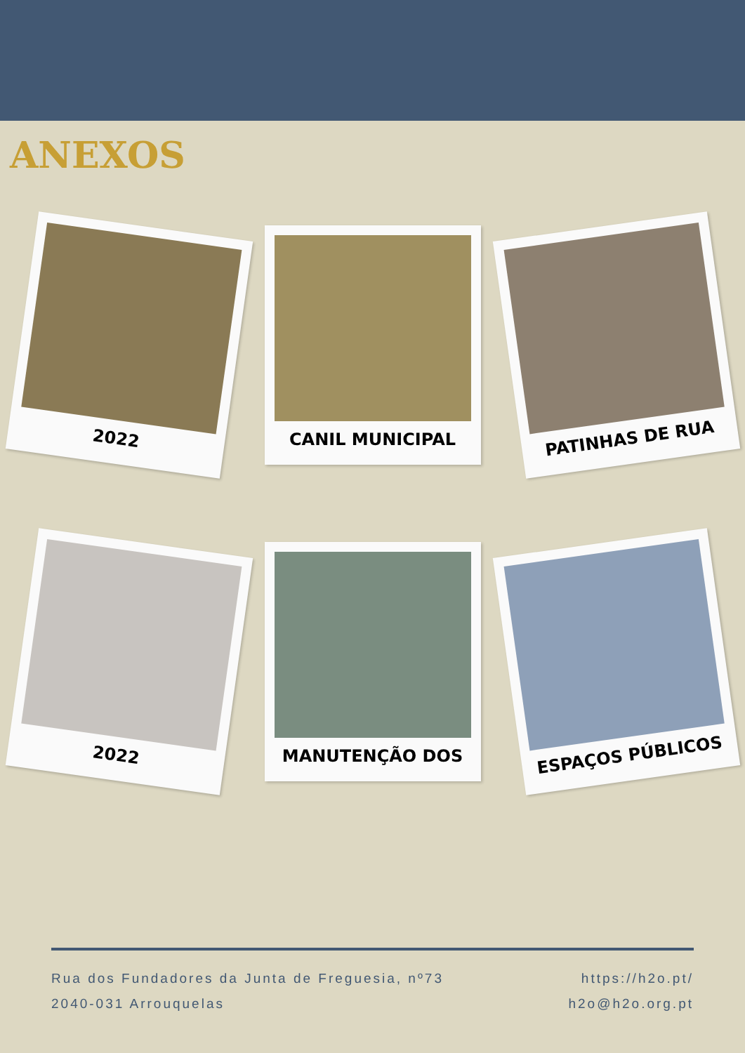ANEXOS
2022
CANIL MUNICIPAL
PATINHAS DE RUA
2022
MANUTENÇÃO DOS
ESPAÇOS PÚBLICOS
Rua dos Fundadores da Junta de Freguesia, nº73
2040-031 Arrouquelas
https://h2o.pt/
h2o@h2o.org.pt